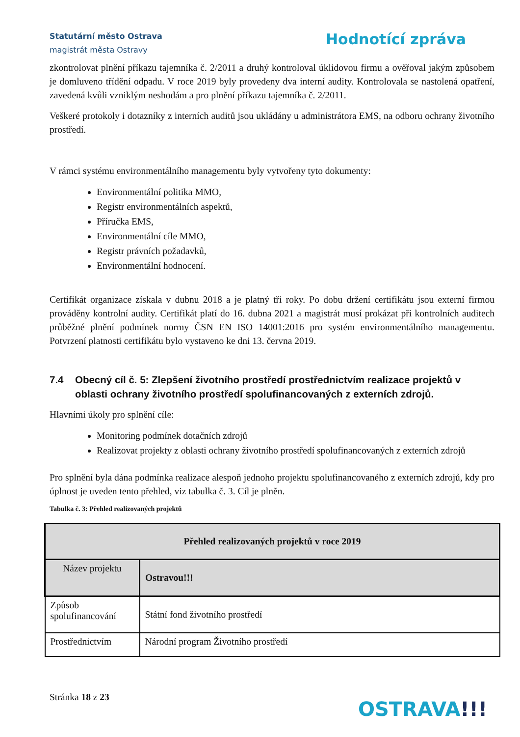Statutární město Ostrava
magistrát města Ostravy
Hodnotící zpráva
zkontrolovat plnění příkazu tajemníka č. 2/2011 a druhý kontroloval úklidovou firmu a ověřoval jakým způsobem je domluveno třídění odpadu. V roce 2019 byly provedeny dva interní audity. Kontrolovala se nastolená opatření, zavedená kvůli vzniklým neshodám a pro plnění příkazu tajemníka č. 2/2011.
Veškeré protokoly i dotazníky z interních auditů jsou ukládány u administrátora EMS, na odboru ochrany životního prostředí.
V rámci systému environmentálního managementu byly vytvořeny tyto dokumenty:
Environmentální politika MMO,
Registr environmentálních aspektů,
Příručka EMS,
Environmentální cíle MMO,
Registr právních požadavků,
Environmentální hodnocení.
Certifikát organizace získala v dubnu 2018 a je platný tři roky. Po dobu držení certifikátu jsou externí firmou prováděny kontrolní audity. Certifikát platí do 16. dubna 2021 a magistrát musí prokázat při kontrolních auditech průběžné plnění podmínek normy ČSN EN ISO 14001:2016 pro systém environmentálního managementu. Potvrzení platnosti certifikátu bylo vystaveno ke dni 13. června 2019.
7.4 Obecný cíl č. 5: Zlepšení životního prostředí prostřednictvím realizace projektů v oblasti ochrany životního prostředí spolufinancovaných z externích zdrojů.
Hlavními úkoly pro splnění cíle:
Monitoring podmínek dotačních zdrojů
Realizovat projekty z oblasti ochrany životního prostředí spolufinancovaných z externích zdrojů
Pro splnění byla dána podmínka realizace alespoň jednoho projektu spolufinancovaného z externích zdrojů, kdy pro úplnost je uveden tento přehled, viz tabulka č. 3. Cíl je plněn.
Tabulka č. 3: Přehled realizovaných projektů
| Přehled realizovaných projektů v roce 2019 | |
| --- | --- |
| Název projektu | Ostravou!!! |
| Způsob spolufinancování | Státní fond životního prostředí |
| Prostřednictvím | Národní program Životního prostředí |
Stránka 18 z 23
OSTRAVA!!!